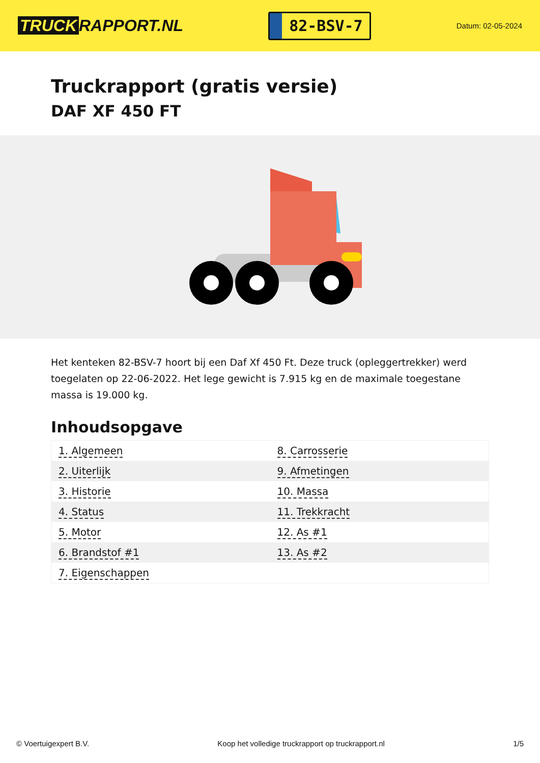TRUCK RAPPORT.NL
82-BSV-7
Datum: 02-05-2024
Truckrapport (gratis versie)
DAF XF 450 FT
Het kenteken 82-BSV-7 hoort bij een Daf Xf 450 Ft. Deze truck (opleggertrekker) werd toegelaten op 22-06-2022. Het lege gewicht is 7.915 kg en de maximale toegestane massa is 19.000 kg.
Inhoudsopgave
| 1. Algemeen | 8. Carrosserie |
| 2. Uiterlijk | 9. Afmetingen |
| 3. Historie | 10. Massa |
| 4. Status | 11. Trekkracht |
| 5. Motor | 12. As #1 |
| 6. Brandstof #1 | 13. As #2 |
| 7. Eigenschappen | |
© Voertuigexpert B.V. Koop het volledige truckrapport op truckrapport.nl 1/5